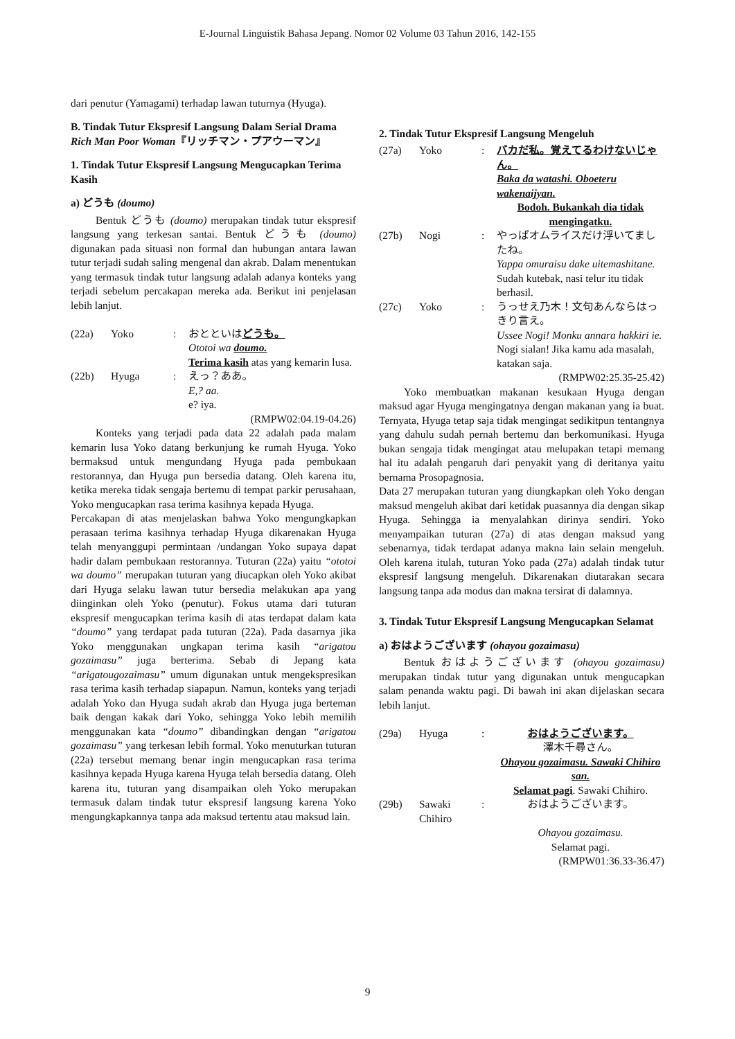E-Journal Linguistik Bahasa Jepang. Nomor 02 Volume 03 Tahun 2016, 142-155
dari penutur (Yamagami) terhadap lawan tuturnya (Hyuga).
B. Tindak Tutur Ekspresif Langsung Dalam Serial Drama Rich Man Poor Woman『リッチマン・プアウーマン』
1. Tindak Tutur Ekspresif Langsung Mengucapkan Terima Kasih
a) どうも (doumo)
Bentuk どうも (doumo) merupakan tindak tutur ekspresif langsung yang terkesan santai. Bentuk どうも (doumo) digunakan pada situasi non formal dan hubungan antara lawan tutur terjadi sudah saling mengenal dan akrab. Dalam menentukan yang termasuk tindak tutur langsung adalah adanya konteks yang terjadi sebelum percakapan mereka ada. Berikut ini penjelasan lebih lanjut.
| (22a) | Yoko | : | おとといは どうも。 Ototoi wa doumo. Terima kasih atas yang kemarin lusa. |
| (22b) | Hyuga | : | えっ？ああ。 E,? aa. e? iya. |
| (RMPW02:04.19-04.26) | | | |
Konteks yang terjadi pada data 22 adalah pada malam kemarin lusa Yoko datang berkunjung ke rumah Hyuga. Yoko bermaksud untuk mengundang Hyuga pada pembukaan restorannya, dan Hyuga pun bersedia datang. Oleh karena itu, ketika mereka tidak sengaja bertemu di tempat parkir perusahaan, Yoko mengucapkan rasa terima kasihnya kepada Hyuga.
Percakapan di atas menjelaskan bahwa Yoko mengungkapkan perasaan terima kasihnya terhadap Hyuga dikarenakan Hyuga telah menyanggupi permintaan /undangan Yoko supaya dapat hadir dalam pembukaan restorannya. Tuturan (22a) yaitu “ototoi wa doumo” merupakan tuturan yang diucapkan oleh Yoko akibat dari Hyuga selaku lawan tutur bersedia melakukan apa yang diinginkan oleh Yoko (penutur). Fokus utama dari tuturan ekspresif mengucapkan terima kasih di atas terdapat dalam kata “doumo” yang terdapat pada tuturan (22a). Pada dasarnya jika Yoko menggunakan ungkapan terima kasih “arigatou gozaimasu” juga berterima. Sebab di Jepang kata “arigatougozaimasu” umum digunakan untuk mengekspresikan rasa terima kasih terhadap siapapun. Namun, konteks yang terjadi adalah Yoko dan Hyuga sudah akrab dan Hyuga juga berteman baik dengan kakak dari Yoko, sehingga Yoko lebih memilih menggunakan kata “doumo” dibandingkan dengan “arigatou gozaimasu” yang terkesan lebih formal. Yoko menuturkan tuturan (22a) tersebut memang benar ingin mengucapkan rasa terima kasihnya kepada Hyuga karena Hyuga telah bersedia datang. Oleh karena itu, tuturan yang disampaikan oleh Yoko merupakan termasuk dalam tindak tutur ekspresif langsung karena Yoko mengungkapkannya tanpa ada maksud tertentu atau maksud lain.
2. Tindak Tutur Ekspresif Langsung Mengeluh
| (27a) | Yoko | : | バカだ私。覚えてるわけないじゃん。 Baka da watashi. Oboeteru wakenaijyan. Bodoh. Bukankah dia tidak mengingatku. |
| (27b) | Nogi | : | やっぱオムライスだけ浮いてましたね。 Yappa omuraisu dake uitemashitane. Sudah kutebak, nasi telur itu tidak berhasil. |
| (27c) | Yoko | : | うっせえ乃木！文句あんならはっきり言え。 Ussee Nogi! Monku annara hakkiri ie. Nogi sialan! Jika kamu ada masalah, katakan saja. |
| (RMPW02:25.35-25.42) | | | |
Yoko membuatkan makanan kesukaan Hyuga dengan maksud agar Hyuga mengingatnya dengan makanan yang ia buat. Ternyata, Hyuga tetap saja tidak mengingat sedikitpun tentangnya yang dahulu sudah pernah bertemu dan berkomunikasi. Hyuga bukan sengaja tidak mengingat atau melupakan tetapi memang hal itu adalah pengaruh dari penyakit yang di deritanya yaitu bernama Prosopagnosia.
Data 27 merupakan tuturan yang diungkapkan oleh Yoko dengan maksud mengeluh akibat dari ketidak puasannya dia dengan sikap Hyuga. Sehingga ia menyalahkan dirinya sendiri. Yoko menyampaikan tuturan (27a) di atas dengan maksud yang sebenarnya, tidak terdapat adanya makna lain selain mengeluh. Oleh karena itulah, tuturan Yoko pada (27a) adalah tindak tutur ekspresif langsung mengeluh. Dikarenakan diutarakan secara langsung tanpa ada modus dan makna tersirat di dalamnya.
3. Tindak Tutur Ekspresif Langsung Mengucapkan Selamat
a) おはようございます (ohayou gozaimasu)
Bentuk おはようございます (ohayou gozaimasu) merupakan tindak tutur yang digunakan untuk mengucapkan salam penanda waktu pagi. Di bawah ini akan dijelaskan secara lebih lanjut.
| (29a) | Hyuga | : | おはようございます。 澤木千尋さん。 Ohayou gozaimasu. Sawaki Chihiro san. Selamat pagi . Sawaki Chihiro. |
| (29b) | Sawaki Chihiro | : | おはようございます。 Ohayou gozaimasu. Selamat pagi. |
| (RMPW01:36.33-36.47) | | | |
9